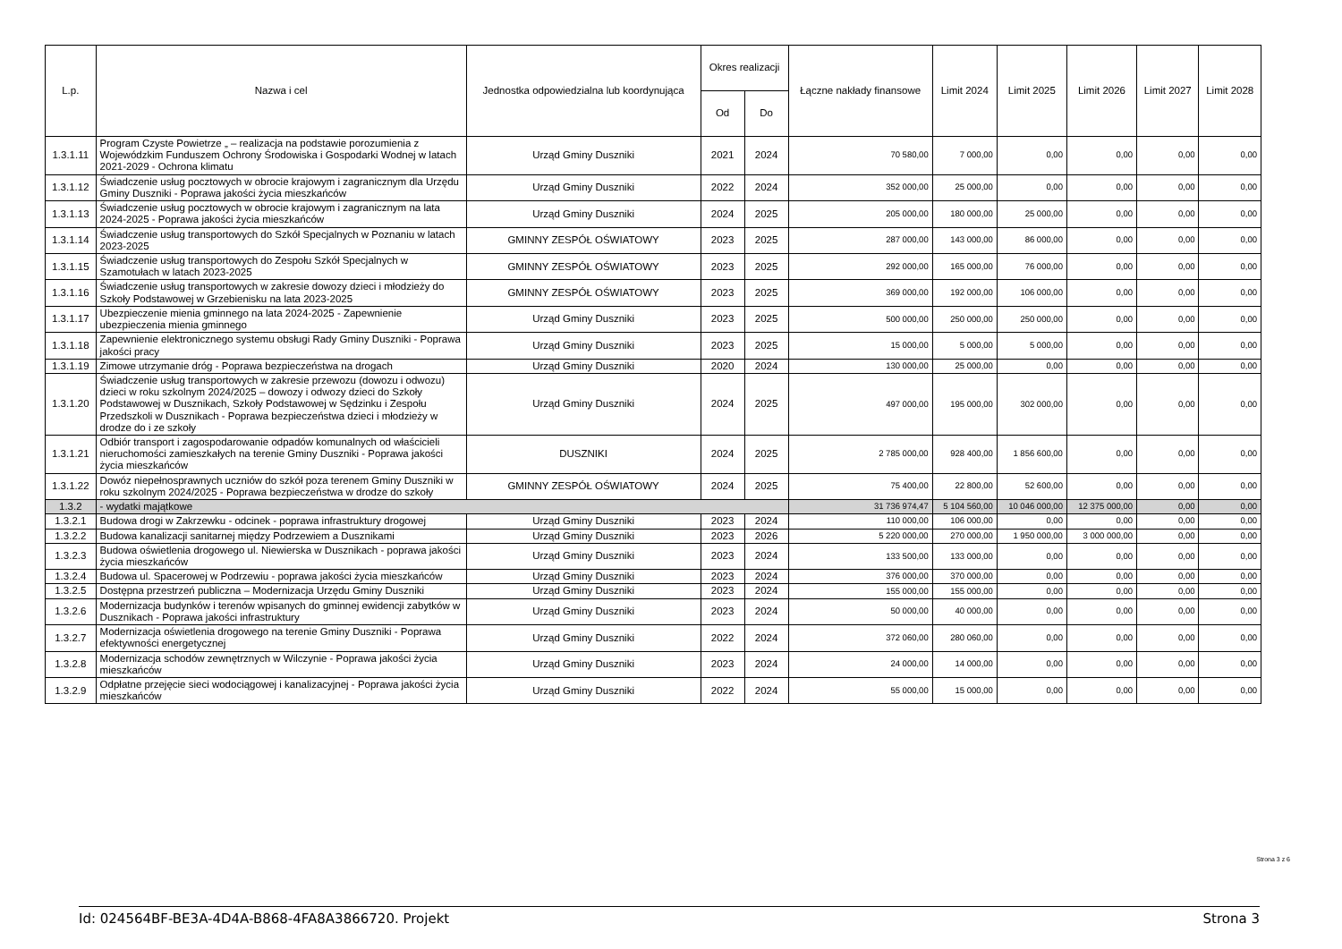| L.p. | Nazwa i cel | Jednostka odpowiedzialna lub koordynująca | Okres realizacji | | Łączne nakłady finansowe | Limit 2024 | Limit 2025 | Limit 2026 | Limit 2027 | Limit 2028 |
| --- | --- | --- | --- | --- | --- | --- | --- | --- | --- | --- |
| | | | Od | Do | | | | | | |
| 1.3.1.11 | Program Czyste Powietrze „ – realizacja na podstawie porozumienia z Wojewódzkim Funduszem Ochrony Środowiska i Gospodarki Wodnej w latach 2021-2029 - Ochrona klimatu | Urząd Gminy Duszniki | 2021 | 2024 | 70 580,00 | 7 000,00 | 0,00 | 0,00 | 0,00 | 0,00 |
| 1.3.1.12 | Świadczenie usług pocztowych w obrocie krajowym i zagranicznym dla Urzędu Gminy Duszniki - Poprawa jakości życia mieszkańców | Urząd Gminy Duszniki | 2022 | 2024 | 352 000,00 | 25 000,00 | 0,00 | 0,00 | 0,00 | 0,00 |
| 1.3.1.13 | Świadczenie usług pocztowych w obrocie krajowym i zagranicznym na lata 2024-2025 - Poprawa jakości życia mieszkańców | Urząd Gminy Duszniki | 2024 | 2025 | 205 000,00 | 180 000,00 | 25 000,00 | 0,00 | 0,00 | 0,00 |
| 1.3.1.14 | Świadczenie usług transportowych do Szkół Specjalnych w Poznaniu w latach 2023-2025 | GMINNY ZESPÓŁ OŚWIATOWY | 2023 | 2025 | 287 000,00 | 143 000,00 | 86 000,00 | 0,00 | 0,00 | 0,00 |
| 1.3.1.15 | Świadczenie usług transportowych do Zespołu Szkół Specjalnych w Szamotułach w latach 2023-2025 | GMINNY ZESPÓŁ OŚWIATOWY | 2023 | 2025 | 292 000,00 | 165 000,00 | 76 000,00 | 0,00 | 0,00 | 0,00 |
| 1.3.1.16 | Świadczenie usług transportowych w zakresie dowozy dzieci i młodzieży do Szkoły Podstawowej w Grzebienisku na lata 2023-2025 | GMINNY ZESPÓŁ OŚWIATOWY | 2023 | 2025 | 369 000,00 | 192 000,00 | 106 000,00 | 0,00 | 0,00 | 0,00 |
| 1.3.1.17 | Ubezpieczenie mienia gminnego na lata 2024-2025 - Zapewnienie ubezpieczenia mienia gminnego | Urząd Gminy Duszniki | 2023 | 2025 | 500 000,00 | 250 000,00 | 250 000,00 | 0,00 | 0,00 | 0,00 |
| 1.3.1.18 | Zapewnienie elektronicznego systemu obsługi Rady Gminy Duszniki - Poprawa jakości pracy | Urząd Gminy Duszniki | 2023 | 2025 | 15 000,00 | 5 000,00 | 5 000,00 | 0,00 | 0,00 | 0,00 |
| 1.3.1.19 | Zimowe utrzymanie dróg - Poprawa bezpieczeństwa na drogach | Urząd Gminy Duszniki | 2020 | 2024 | 130 000,00 | 25 000,00 | 0,00 | 0,00 | 0,00 | 0,00 |
| 1.3.1.20 | Świadczenie usług transportowych w zakresie przewozu (dowozu i odwozu) dzieci w roku szkolnym 2024/2025 – dowozy i odwozy dzieci do Szkoły Podstawowej w Dusznikach, Szkoły Podstawowej w Sędzinku i Zespołu Przedszkoli w Dusznikach - Poprawa bezpieczeństwa dzieci i młodzieży w drodze do i ze szkoły | Urząd Gminy Duszniki | 2024 | 2025 | 497 000,00 | 195 000,00 | 302 000,00 | 0,00 | 0,00 | 0,00 |
| 1.3.1.21 | Odbiór transport i zagospodarowanie odpadów komunalnych od właścicieli nieruchomości zamieszkałych na terenie Gminy Duszniki - Poprawa jakości życia mieszkańców | DUSZNIKI | 2024 | 2025 | 2 785 000,00 | 928 400,00 | 1 856 600,00 | 0,00 | 0,00 | 0,00 |
| 1.3.1.22 | Dowóz niepełnosprawnych uczniów do szkół poza terenem Gminy Duszniki w roku szkolnym 2024/2025 - Poprawa bezpieczeństwa w drodze do szkoły | GMINNY ZESPÓŁ OŚWIATOWY | 2024 | 2025 | 75 400,00 | 22 800,00 | 52 600,00 | 0,00 | 0,00 | 0,00 |
| 1.3.2 | - wydatki majątkowe | | | | 31 736 974,47 | 5 104 560,00 | 10 046 000,00 | 12 375 000,00 | 0,00 | 0,00 |
| 1.3.2.1 | Budowa drogi w Zakrzewku - odcinek - poprawa infrastruktury drogowej | Urząd Gminy Duszniki | 2023 | 2024 | 110 000,00 | 106 000,00 | 0,00 | 0,00 | 0,00 | 0,00 |
| 1.3.2.2 | Budowa kanalizacji sanitarnej między Podrzewiem a Dusznikami | Urząd Gminy Duszniki | 2023 | 2026 | 5 220 000,00 | 270 000,00 | 1 950 000,00 | 3 000 000,00 | 0,00 | 0,00 |
| 1.3.2.3 | Budowa oświetlenia drogowego ul. Niewierska w Dusznikach - poprawa jakości życia mieszkańców | Urząd Gminy Duszniki | 2023 | 2024 | 133 500,00 | 133 000,00 | 0,00 | 0,00 | 0,00 | 0,00 |
| 1.3.2.4 | Budowa ul. Spacerowej w Podrzewiu - poprawa jakości życia mieszkańców | Urząd Gminy Duszniki | 2023 | 2024 | 376 000,00 | 370 000,00 | 0,00 | 0,00 | 0,00 | 0,00 |
| 1.3.2.5 | Dostępna przestrzeń publiczna – Modernizacja Urzędu Gminy Duszniki | Urząd Gminy Duszniki | 2023 | 2024 | 155 000,00 | 155 000,00 | 0,00 | 0,00 | 0,00 | 0,00 |
| 1.3.2.6 | Modernizacja budynków i terenów wpisanych do gminnej ewidencji zabytków w Dusznikach - Poprawa jakości infrastruktury | Urząd Gminy Duszniki | 2023 | 2024 | 50 000,00 | 40 000,00 | 0,00 | 0,00 | 0,00 | 0,00 |
| 1.3.2.7 | Modernizacja oświetlenia drogowego na terenie Gminy Duszniki - Poprawa efektywności energetycznej | Urząd Gminy Duszniki | 2022 | 2024 | 372 060,00 | 280 060,00 | 0,00 | 0,00 | 0,00 | 0,00 |
| 1.3.2.8 | Modernizacja schodów zewnętrznych w Wilczynie - Poprawa jakości życia mieszkańców | Urząd Gminy Duszniki | 2023 | 2024 | 24 000,00 | 14 000,00 | 0,00 | 0,00 | 0,00 | 0,00 |
| 1.3.2.9 | Odpłatne przejęcie sieci wodociągowej i kanalizacyjnej - Poprawa jakości życia mieszkańców | Urząd Gminy Duszniki | 2022 | 2024 | 55 000,00 | 15 000,00 | 0,00 | 0,00 | 0,00 | 0,00 |
Strona 3 z 6
Id: 024564BF-BE3A-4D4A-B868-4FA8A3866720. Projekt Strona 3